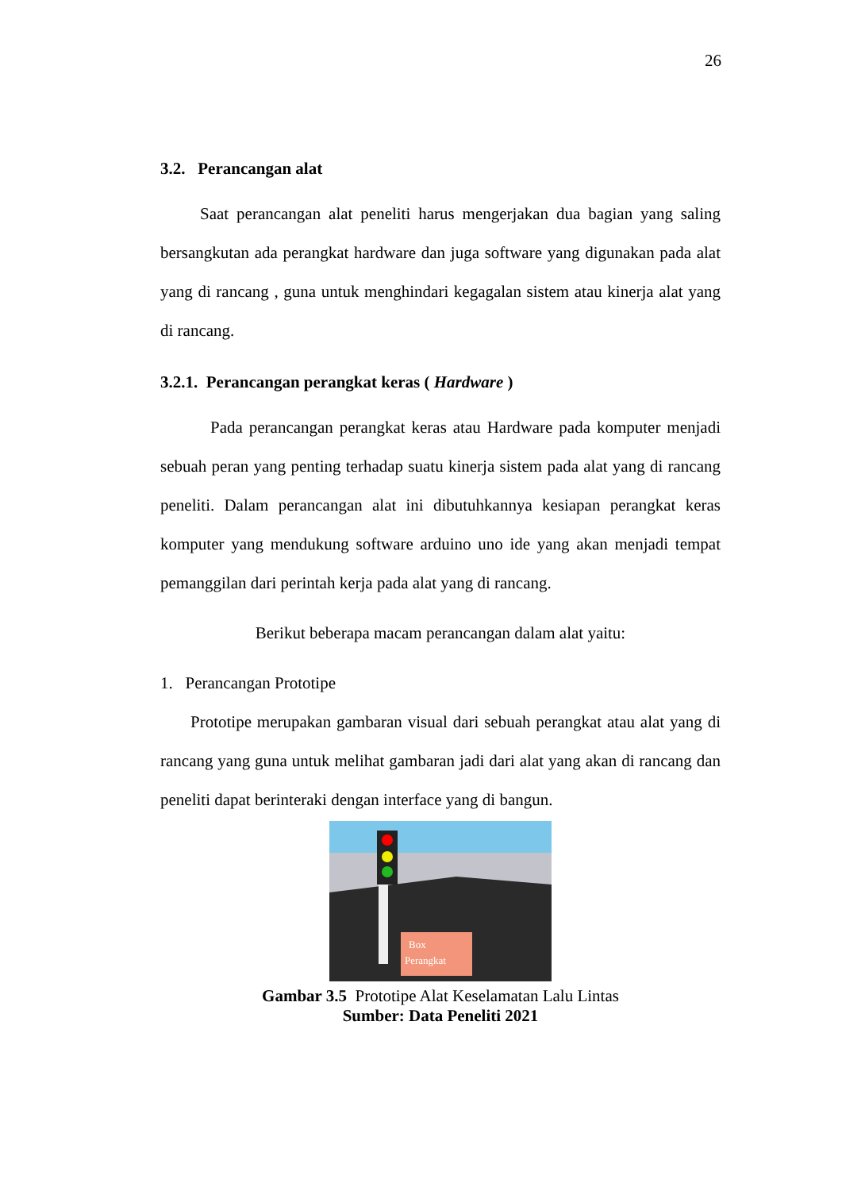26
3.2. Perancangan alat
Saat perancangan alat peneliti harus mengerjakan dua bagian yang saling bersangkutan ada perangkat hardware dan juga software yang digunakan pada alat yang di rancang , guna untuk menghindari kegagalan sistem atau kinerja alat yang di rancang.
3.2.1. Perancangan perangkat keras ( Hardware )
Pada perancangan perangkat keras atau Hardware pada komputer menjadi sebuah peran yang penting terhadap suatu kinerja sistem pada alat yang di rancang peneliti. Dalam perancangan alat ini dibutuhkannya kesiapan perangkat keras komputer yang mendukung software arduino uno ide yang akan menjadi tempat pemanggilan dari perintah kerja pada alat yang di rancang.
Berikut beberapa macam perancangan dalam alat yaitu:
1. Perancangan Prototipe
Prototipe merupakan gambaran visual dari sebuah perangkat atau alat yang di rancang yang guna untuk melihat gambaran jadi dari alat yang akan di rancang dan peneliti dapat berinteraki dengan interface yang di bangun.
Box
Perangkat
Gambar 3.5 Prototipe Alat Keselamatan Lalu Lintas
Sumber: Data Peneliti 2021